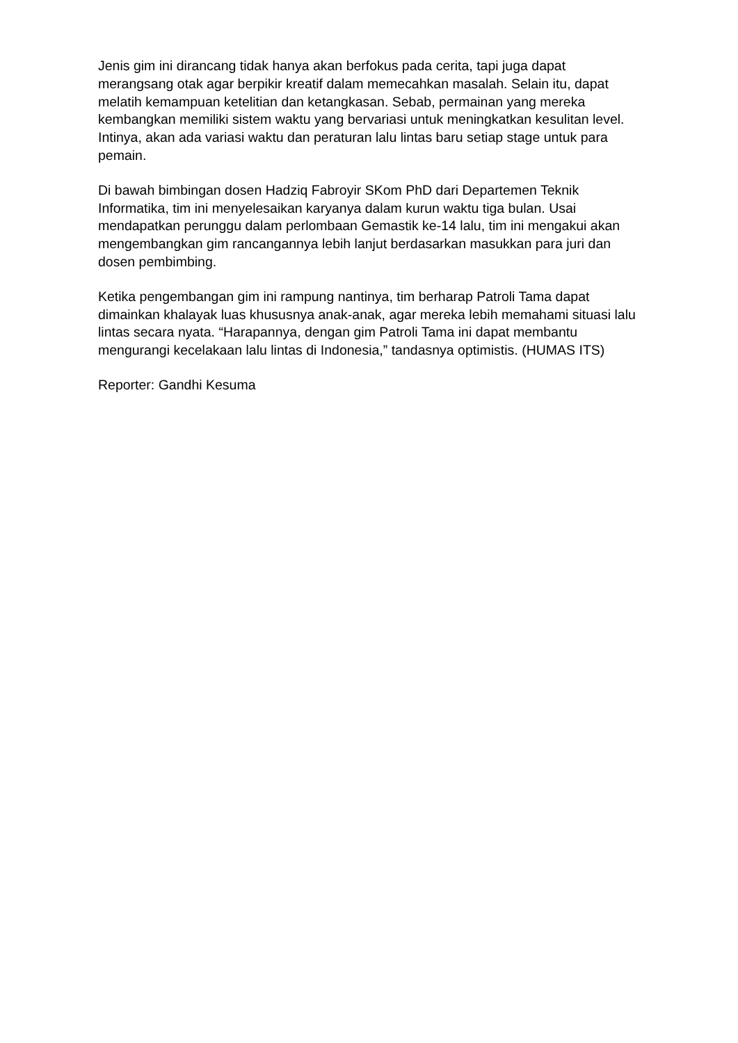Jenis gim ini dirancang tidak hanya akan berfokus pada cerita, tapi juga dapat merangsang otak agar berpikir kreatif dalam memecahkan masalah. Selain itu, dapat melatih kemampuan ketelitian dan ketangkasan. Sebab, permainan yang mereka kembangkan memiliki sistem waktu yang bervariasi untuk meningkatkan kesulitan level. Intinya, akan ada variasi waktu dan peraturan lalu lintas baru setiap stage untuk para pemain.
Di bawah bimbingan dosen Hadziq Fabroyir SKom PhD dari Departemen Teknik Informatika, tim ini menyelesaikan karyanya dalam kurun waktu tiga bulan. Usai mendapatkan perunggu dalam perlombaan Gemastik ke-14 lalu, tim ini mengakui akan mengembangkan gim rancangannya lebih lanjut berdasarkan masukkan para juri dan dosen pembimbing.
Ketika pengembangan gim ini rampung nantinya, tim berharap Patroli Tama dapat dimainkan khalayak luas khususnya anak-anak, agar mereka lebih memahami situasi lalu lintas secara nyata. “Harapannya, dengan gim Patroli Tama ini dapat membantu mengurangi kecelakaan lalu lintas di Indonesia,” tandasnya optimistis. (HUMAS ITS)
Reporter: Gandhi Kesuma